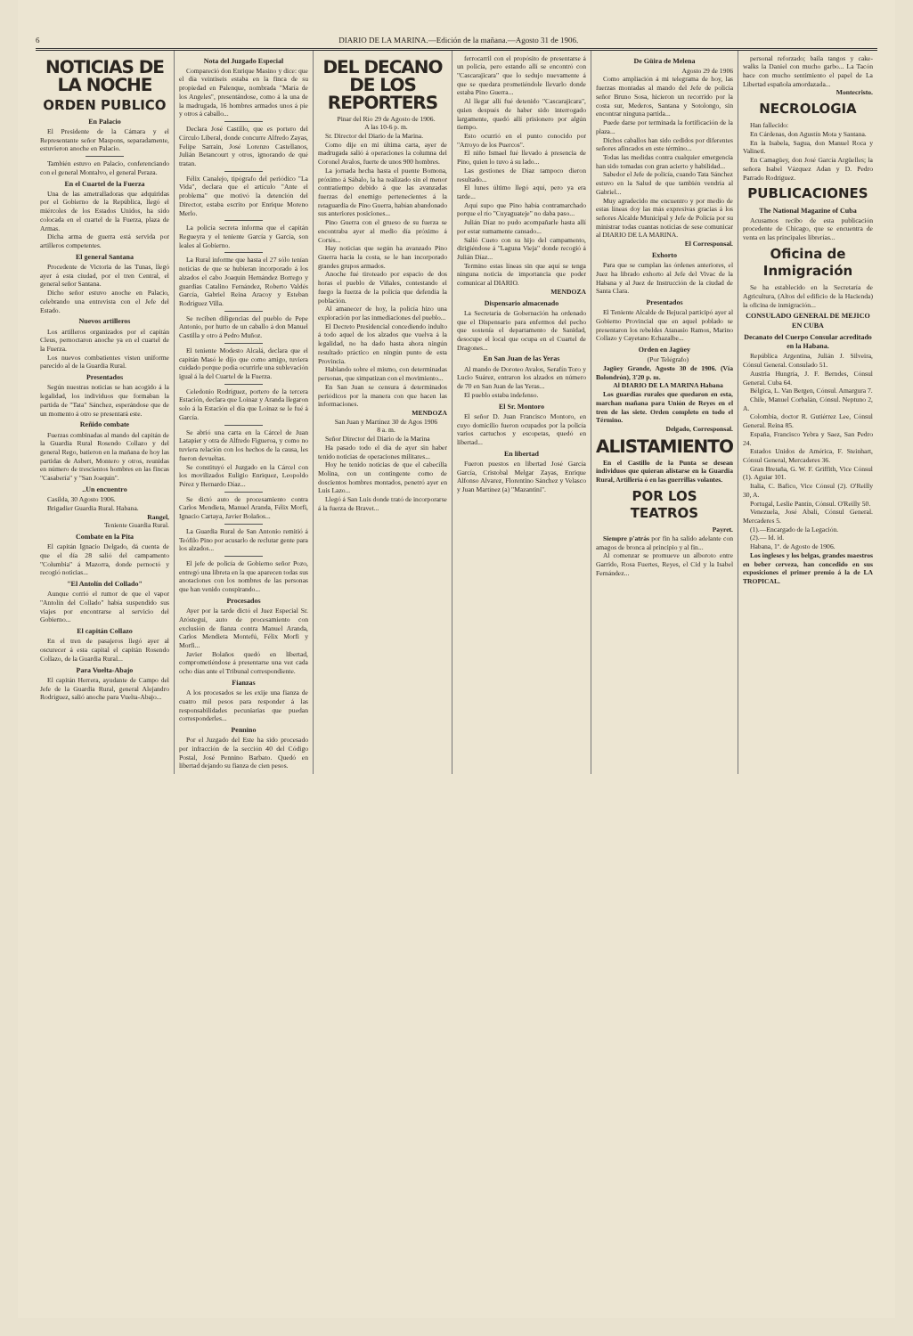6 DIARIO DE LA MARINA.—Edición de la mañana.—Agosto 31 de 1906.
NOTICIAS DE LA NOCHE
ORDEN PUBLICO
En Palacio
El Presidente de la Cámara y el Representante señor Maspons, separadamente, estuvieron anoche en Palacio.
También estuvo en Palacio, conferenciando con el general Montalvo, el general Peraza.
En el Cuartel de la Fuerza
Una de las ametralladoras que adquiridas por el Gobierno de la República, llegó el miércoles de los Estados Unidos, ha sido colocada en el cuartel de la Fuerza, plaza de Armas.
Dicha arma de guerra está servida por artilleros competentes.
El general Santana
Procedente de Victoria de las Tunas, llegó ayer á esta ciudad, por el tren Central, el general señor Santana.
Dicho señor estuvo anoche en Palacio, celebrando una entrevista con el Jefe del Estado.
Nuevos artilleros
Los artilleros organizados por el capitán Cleus, pernoctaron anoche ya en el cuartel de la Fuerza.
Los nuevos combatientes visten uniforme parecido al de la Guardia Rural.
Presentados
Según nuestras noticias se han acogido á la legalidad, los individuos que formaban la partida de "Tata" Sánchez, esperándose que de un momento á otro se presentará este.
Reñido combate
Fuerzas combinadas al mando del capitán de la Guardia Rural Rosendo Collazo y del general Rego, batieron en la mañana de hoy las partidas de Asbert, Montero y otros, reunidas en número de trescientos hombres en las fincas "Casabería" y "San Joaquín".
..Un encuentro
Casilda, 30 Agosto 1906.
Brigadier Guardia Rural. Habana.
Rangel,
Teniente Guardia Rural.
Combate en la Pita
El capitán Ignacio Delgado, dá cuenta de que el día 28 salió del campamento "Columbia" á Mazorra, donde pernoctó y recogió noticias...
"El Antolín del Collado"
Aunque corrió el rumor de que el vapor "Antolín del Collado" había suspendido sus viajes por encontrarse al servicio del Gobierno...
El capitán Collazo
En el tren de pasajeros llegó ayer al oscurecer á esta capital el capitán Rosendo Collazo, de la Guardia Rural...
Para Vuelta-Abajo
El capitán Herrera, ayudante de Campo del Jefe de la Guardia Rural, general Alejandro Rodríguez, salió anoche para Vuelta-Abajo...
Nota del Juzgado Especial
Compareció don Enrique Masino y dice: que el día veintiseis estaba en la finca de su propiedad en Palenque, nombrada "María de los Angeles", presentándose, como á la una de la madrugada, 16 hombres armados unos á pie y otros á caballo...
Declara José Castillo, que es portero del Círculo Liberal, donde concurre Alfredo Zayas, Felipe Sarrain, José Lorenzo Castellanos, Julián Betancourt y otros, ignorando de qué tratan.
Félix Canalejo, tipógrafo del periódico "La Vida", declara que el artículo "Ante el problema" que motivó la detención del Director, estaba escrito por Enrique Moreno Merlo.
La policía secreta informa que el capitán Regueyra y el teniente García y García, son leales al Gobierno.
La Rural informe que hasta el 27 sólo tenían noticias de que se hubieran incorporado á los alzados el cabo Joaquín Hernández Borrego y guardias Catalino Fernández, Roberto Valdés García, Gabriel Reina Aracoy y Esteban Rodríguez Villa.
Se reciben diligencias del pueblo de Pepe Antonio, por hurto de un caballo á don Manuel Castilla y otro á Pedro Muñoz.
El teniente Modesto Alcalá, declara que el capitán Masó le dijo que como amigo, tuviera cuidado porque podía ocurrirle una sublevación igual á la del Cuartel de la Fuerza.
Celedonio Rodríguez, portero de la tercera Estación, declara que Loinaz y Aranda llegaron solo á la Estación el día que Loinaz se le fué á García.
Se abrió una carta en la Cárcel de Juan Latapier y otra de Alfredo Figueroa, y como no tuviera relación con los hechos de la causa, les fueron devueltas.
Se constituyó el Juzgado en la Cárcel con los movilizados Euligio Enriquez, Leopoldo Pérez y Bernardo Díaz...
Se dictó auto de procesamiento contra Carlos Mendieta, Manuel Aranda, Félix Morfi, Ignacio Cartaya, Javier Bolaños...
La Guardia Rural de San Antonio remitió á Teófilo Pino por acusarlo de reclutar gente para los alzados...
El jefe de policía de Gobierno señor Pozo, entregó una libreta en la que aparecen todas sus anotaciones con los nombres de las personas que han venido conspirando...
Procesados
Ayer por la tarde dictó el Juez Especial Sr. Aróstegui, auto de procesamiento con exclusión de fianza contra Manuel Aranda, Carlos Mendieta Montefú, Félix Morfi y Morfi...
Javier Bolaños quedó en libertad, comprometiéndose á presentarse una vez cada ocho días ante el Tribunal correspondiente.
Fianzas
A los procesados se les exije una fianza de cuatro mil pesos para responder á las responsabilidades pecuniarias que puedan corresponderles...
Pennino
Por el Juzgado del Este ha sido procesado por infracción de la sección 40 del Código Postal, José Pennino Barbato. Quedó en libertad dejando su fianza de cien pesos.
DEL DECANO DE LOS REPORTERS
Pinar del Río 29 de Agosto de 1906.
A las 10-6 p. m.
Sr. Director del Diario de la Marina.
Como dije en mi última carta, ayer de madrugada salió á operaciones la columna del Coronel Avalos, fuerte de unos 900 hombres.
La jornada hecha hasta el puente Bomona, próximo á Sábalo, la ha realizado sin el menor contratiempo debido á que las avanzadas fuerzas del enemigo pertenecientes á la retaguardia de Pino Guerra, habían abandonado sus anteriores posiciones...
Pino Guerra con el grueso de su fuerza se encontraba ayer al medio día próximo á Cortés...
Hay noticias que según ha avanzado Pino Guerra hacia la costa, se le han incorporado grandes grupos armados.
Anoche fué tiroteado por espacio de dos horas el pueblo de Viñales, contestando el fuego la fuerza de la policía que defendía la población.
Al amanecer de hoy, la policía hizo una exploración por las inmediaciones del pueblo...
El Decreto Presidencial concediendo indulto á todo aquel de los alzados que vuelva á la legalidad, no ha dado hasta ahora ningún resultado práctico en ningún punto de esta Provincia.
Hablando sobre el mismo, con determinadas personas, que simpatizan con el movimiento...
En San Juan se censura á determinados periódicos por la manera con que hacen las informaciones.
MENDOZA
San Juan y Martínez 30 de Agos 1906
8 a. m.
Señor Director del Diario de la Marina
Ha pasado todo el día de ayer sin haber tenido noticias de operaciones militares...
Hoy he tenido noticias de que el cabecilla Molina, con un contingente como de doscientos hombres montados, penetró ayer en Luis Lazo...
Llegó á San Luis donde trató de incorporarse á la fuerza de Bravet...
ferrocarril con el propósito de presentarse á un policía, pero estando allí se encontró con "Cascarajicara" que lo sedujo nuevamente á que se quedara prometiéndole llevarlo donde estaba Pino Guerra...
Al llegar allí fué detenido "Cascarajicara", quien después de haber sido interrogado largamente, quedó allí prisionero por algún tiempo.
Esto ocurrió en el punto conocido por "Arroyo de los Puercos".
El niño Ismael fué llevado á presencia de Pino, quien lo tuvo á su lado...
Las gestiones de Díaz tampoco dieron resultado...
El lunes último llegó aquí, pero ya era tarde...
Aquí supo que Pino había contramarchado porque el río "Cuyaguateje" no daba paso...
Julián Díaz no pudo acompañarle hasta allí por estar sumamente cansado...
Salió Cueto con su hijo del campamento, dirigiéndose á "Laguna Vieja" donde recogió á Julián Díaz...
Termino estas líneas sin que aquí se tenga ninguna noticia de importancia que poder comunicar al DIARIO.
MENDOZA
Dispensario almacenado
La Secretaría de Gobernación ha ordenado que el Dispensario para enfermos del pecho que sostenía el departamento de Sanidad, desocupe el local que ocupa en el Cuartel de Dragones...
En San Juan de las Yeras
Al mando de Doroteo Avalos, Serafín Toro y Lucio Suárez, entraron los alzados en número de 70 en San Juan de las Yeras...
El pueblo estaba indefenso.
El Sr. Montoro
El señor D. Juan Francisco Montoro, en cuyo domicilio fueron ocupados por la policía varios cartuchos y escopetas, quedó en libertad...
En libertad
Fueron puestos en libertad José García García, Cristobal Melgar Zayas, Enrique Alfonso Alvarez, Florentino Sánchez y Velasco y Juan Martínez (a) "Mazantini".
De Güira de Melena
Agosto 29 de 1906
Como ampliación á mi telegrama de hoy, las fuerzas montadas al mando del Jefe de policía señor Bruno Sosa, hicieron un recorrido por la costa sur, Mederos, Santana y Sotolongo, sin encontrar ninguna partida...
Puede darse por terminada la fortificación de la plaza...
Dichos caballos han sido cedidos por diferentes señores afincados en este término...
Todas las medidas contra cualquier emergencia han sido tomadas con gran acierto y habilidad...
Sabedor el Jefe de policía, cuando Tata Sánchez estuvo en la Salud de que también vendría al Gabriel...
Muy agradecido me encuentro y por medio de estas líneas doy las más expresivas gracias á los señores Alcalde Municipal y Jefe de Policía por su ministrar todas cuantas noticias de sese comunicar al DIARIO DE LA MARINA.
El Corresponsal.
Exhorto
Para que se cumplan las órdenes anteriores, el Juez ha librado exhorto al Jefe del Vivac de la Habana y al Juez de Instrucción de la ciudad de Santa Clara.
Presentados
El Teniente Alcalde de Bejucal participó ayer al Gobierno Provincial que en aquel poblado se presentaron los rebeldes Atanasio Ramos, Marino Collazo y Cayetano Echazalbe...
Orden en Jagüey
(Por Telégrafo)
Jagüey Grande, Agosto 30 de 1906. (Vía Bolondrón), 3'20 p. m.
Al DIARIO DE LA MARINA Habana
Los guardias rurales que quedaron en esta, marchan mañana para Unión de Reyes en el tren de las siete. Orden completo en todo el Término.
Delgado, Corresponsal.
ALISTAMIENTO
En el Castillo de la Punta se desean individuos que quieran alistarse en la Guardia Rural, Artillería ó en las guerrillas volantes.
POR LOS TEATROS
Payret.
Siempre p'atrás por fin ha salido adelante con amagos de bronca al principio y al fin...
Al comenzar se promueve un alboroto entre Garrido, Rosa Fuertes, Reyes, el Cid y la Isabel Fernández...
personal reforzado; baila tangos y cake-walks la Daniel con mucho garbo... La Tacón hace con mucho sentimiento el papel de La Libertad española amordazada...
Montecristo.
NECROLOGIA
Han fallecido:
En Cárdenas, don Agustín Mota y Santana.
En la Isabela, Sagua, don Manuel Roca y Valineti.
En Camagüey, don José García Argüelles; la señora Isabel Vázquez Adan y D. Pedro Parrado Rodríguez.
PUBLICACIONES
The National Magazine of Cuba
Acusamos recibo de esta publicación procedente de Chicago, que se encuentra de venta en las principales librerías...
Oficina de Inmigración
Se ha establecido en la Secretaría de Agricultura, (Altos del edificio de la Hacienda) la oficina de inmigración...
CONSULADO GENERAL DE MEJICO EN CUBA
Decanato del Cuerpo Consular acreditado en la Habana.
República Argentina, Julián J. Silveira, Cónsul General. Consulado 51.
Austria Hungría, J. F. Berndes, Cónsul General. Cuba 64.
Bélgica, L. Van Bergen, Cónsul. Amargura 7.
Chile, Manuel Corbalán, Cónsul. Neptuno 2, A.
Colombia, doctor R. Gutiérrez Lee, Cónsul General. Reina 85.
España, Francisco Yebra y Saez, San Pedro 24.
Estados Unidos de América, F. Steinhart, Cónsul General, Mercaderes 36.
Gran Bretaña, G. W. F. Griffith, Vice Cónsul (1). Aguiar 101.
Italia, C. Bafico, Vice Cónsul (2). O'Reilly 30, A.
Portugal, Leslie Pantín, Cónsul. O'Reilly 50.
Venezuela, José Abalí, Cónsul General. Mercaderes 5.
(1).—Encargado de la Legación.
(2).— Id. id.
Habana, 1º. de Agosto de 1906.
Los ingleses y los belgas, grandes maestros en beber cerveza, han concedido en sus exposiciones el primer premio á la de LA TROPICAL.